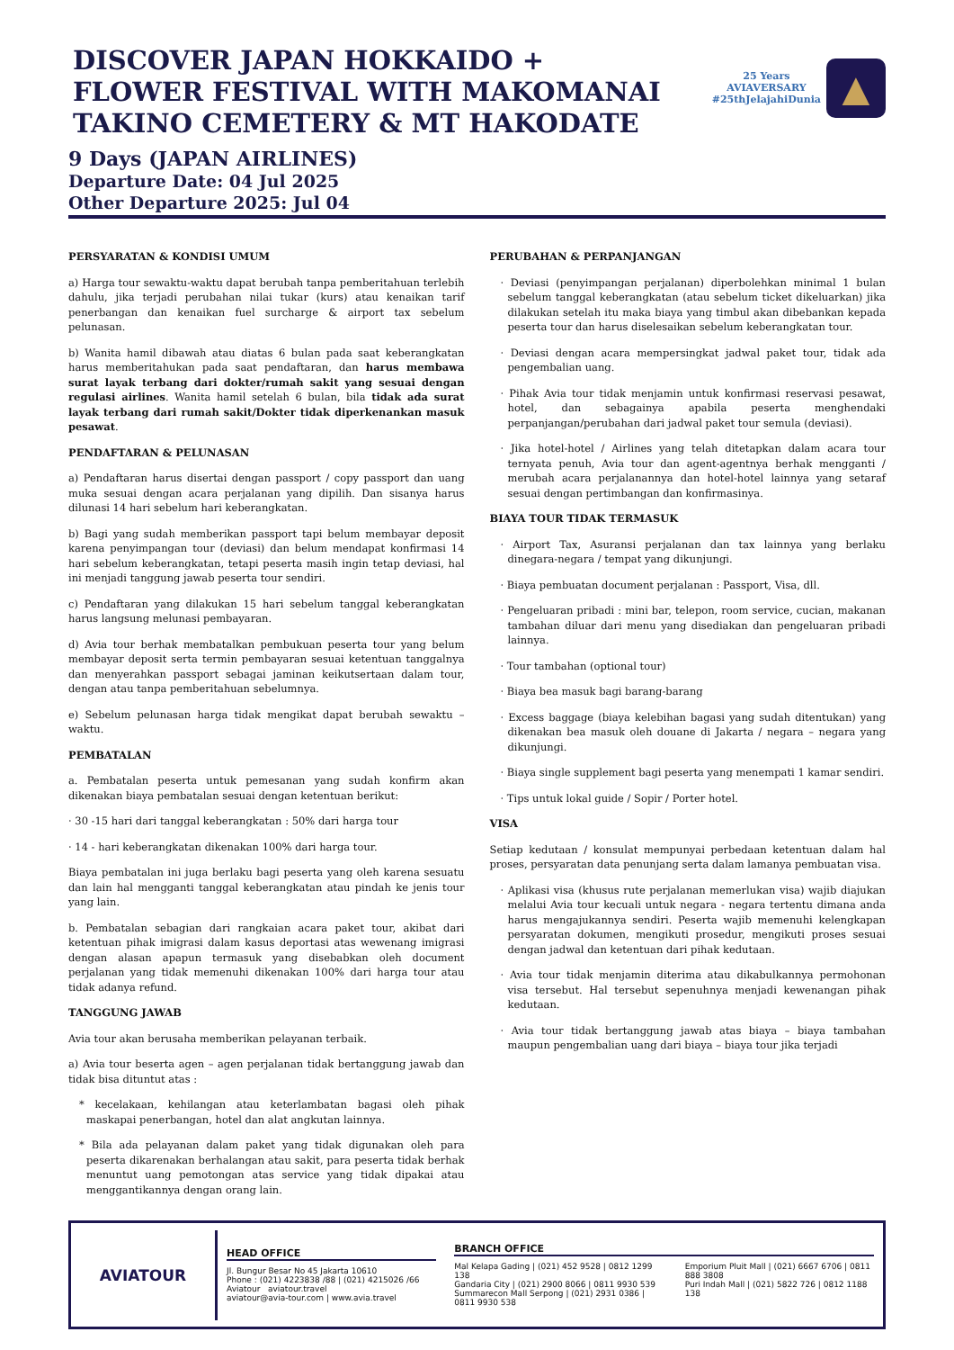DISCOVER JAPAN HOKKAIDO + FLOWER FESTIVAL WITH MAKOMANAI TAKINO CEMETERY & MT HAKODATE
25 Years
AVIAVERSARY
#25thJelajahiDunia
▲
9 Days (JAPAN AIRLINES)
Departure Date: 04 Jul 2025
Other Departure 2025: Jul 04
PERSYARATAN & KONDISI UMUM
a) Harga tour sewaktu-waktu dapat berubah tanpa pemberitahuan terlebih dahulu, jika terjadi perubahan nilai tukar (kurs) atau kenaikan tarif penerbangan dan kenaikan fuel surcharge & airport tax sebelum pelunasan.
b) Wanita hamil dibawah atau diatas 6 bulan pada saat keberangkatan harus memberitahukan pada saat pendaftaran, dan harus membawa surat layak terbang dari dokter/rumah sakit yang sesuai dengan regulasi airlines. Wanita hamil setelah 6 bulan, bila tidak ada surat layak terbang dari rumah sakit/Dokter tidak diperkenankan masuk pesawat.
PENDAFTARAN & PELUNASAN
a) Pendaftaran harus disertai dengan passport / copy passport dan uang muka sesuai dengan acara perjalanan yang dipilih. Dan sisanya harus dilunasi 14 hari sebelum hari keberangkatan.
b) Bagi yang sudah memberikan passport tapi belum membayar deposit karena penyimpangan tour (deviasi) dan belum mendapat konfirmasi 14 hari sebelum keberangkatan, tetapi peserta masih ingin tetap deviasi, hal ini menjadi tanggung jawab peserta tour sendiri.
c) Pendaftaran yang dilakukan 15 hari sebelum tanggal keberangkatan harus langsung melunasi pembayaran.
d) Avia tour berhak membatalkan pembukuan peserta tour yang belum membayar deposit serta termin pembayaran sesuai ketentuan tanggalnya dan menyerahkan passport sebagai jaminan keikutsertaan dalam tour, dengan atau tanpa pemberitahuan sebelumnya.
e) Sebelum pelunasan harga tidak mengikat dapat berubah sewaktu – waktu.
PEMBATALAN
a. Pembatalan peserta untuk pemesanan yang sudah konfirm akan dikenakan biaya pembatalan sesuai dengan ketentuan berikut:
· 30 -15 hari dari tanggal keberangkatan : 50% dari harga tour
· 14 - hari keberangkatan dikenakan 100% dari harga tour.
Biaya pembatalan ini juga berlaku bagi peserta yang oleh karena sesuatu dan lain hal mengganti tanggal keberangkatan atau pindah ke jenis tour yang lain.
b. Pembatalan sebagian dari rangkaian acara paket tour, akibat dari ketentuan pihak imigrasi dalam kasus deportasi atas wewenang imigrasi dengan alasan apapun termasuk yang disebabkan oleh document perjalanan yang tidak memenuhi dikenakan 100% dari harga tour atau tidak adanya refund.
TANGGUNG JAWAB
Avia tour akan berusaha memberikan pelayanan terbaik.
a) Avia tour beserta agen – agen perjalanan tidak bertanggung jawab dan tidak bisa dituntut atas :
* kecelakaan, kehilangan atau keterlambatan bagasi oleh pihak maskapai penerbangan, hotel dan alat angkutan lainnya.
* Bila ada pelayanan dalam paket yang tidak digunakan oleh para peserta dikarenakan berhalangan atau sakit, para peserta tidak berhak menuntut uang pemotongan atas service yang tidak dipakai atau menggantikannya dengan orang lain.
PERUBAHAN & PERPANJANGAN
· Deviasi (penyimpangan perjalanan) diperbolehkan minimal 1 bulan sebelum tanggal keberangkatan (atau sebelum ticket dikeluarkan) jika dilakukan setelah itu maka biaya yang timbul akan dibebankan kepada peserta tour dan harus diselesaikan sebelum keberangkatan tour.
· Deviasi dengan acara mempersingkat jadwal paket tour, tidak ada pengembalian uang.
· Pihak Avia tour tidak menjamin untuk konfirmasi reservasi pesawat, hotel, dan sebagainya apabila peserta menghendaki perpanjangan/perubahan dari jadwal paket tour semula (deviasi).
· Jika hotel-hotel / Airlines yang telah ditetapkan dalam acara tour ternyata penuh, Avia tour dan agent-agentnya berhak mengganti / merubah acara perjalanannya dan hotel-hotel lainnya yang setaraf sesuai dengan pertimbangan dan konfirmasinya.
BIAYA TOUR TIDAK TERMASUK
· Airport Tax, Asuransi perjalanan dan tax lainnya yang berlaku dinegara-negara / tempat yang dikunjungi.
· Biaya pembuatan document perjalanan : Passport, Visa, dll.
· Pengeluaran pribadi : mini bar, telepon, room service, cucian, makanan tambahan diluar dari menu yang disediakan dan pengeluaran pribadi lainnya.
· Tour tambahan (optional tour)
· Biaya bea masuk bagi barang-barang
· Excess baggage (biaya kelebihan bagasi yang sudah ditentukan) yang dikenakan bea masuk oleh douane di Jakarta / negara – negara yang dikunjungi.
· Biaya single supplement bagi peserta yang menempati 1 kamar sendiri.
· Tips untuk lokal guide / Sopir / Porter hotel.
VISA
Setiap kedutaan / konsulat mempunyai perbedaan ketentuan dalam hal proses, persyaratan data penunjang serta dalam lamanya pembuatan visa.
· Aplikasi visa (khusus rute perjalanan memerlukan visa) wajib diajukan melalui Avia tour kecuali untuk negara - negara tertentu dimana anda harus mengajukannya sendiri. Peserta wajib memenuhi kelengkapan persyaratan dokumen, mengikuti prosedur, mengikuti proses sesuai dengan jadwal dan ketentuan dari pihak kedutaan.
· Avia tour tidak menjamin diterima atau dikabulkannya permohonan visa tersebut. Hal tersebut sepenuhnya menjadi kewenangan pihak kedutaan.
· Avia tour tidak bertanggung jawab atas biaya – biaya tambahan maupun pengembalian uang dari biaya – biaya tour jika terjadi
AVIATOUR
HEAD OFFICE
Jl. Bungur Besar No 45 Jakarta 10610
Phone : (021) 4223838 /88 | (021) 4215026 /66
Aviatour aviatour.travel
aviatour@avia-tour.com | www.avia.travel
BRANCH OFFICE
Mal Kelapa Gading | (021) 452 9528 | 0812 1299 138
Gandaria City | (021) 2900 8066 | 0811 9930 539
Summarecon Mall Serpong | (021) 2931 0386 | 0811 9930 538
Emporium Pluit Mall | (021) 6667 6706 | 0811 888 3808
Puri Indah Mall | (021) 5822 726 | 0812 1188 138